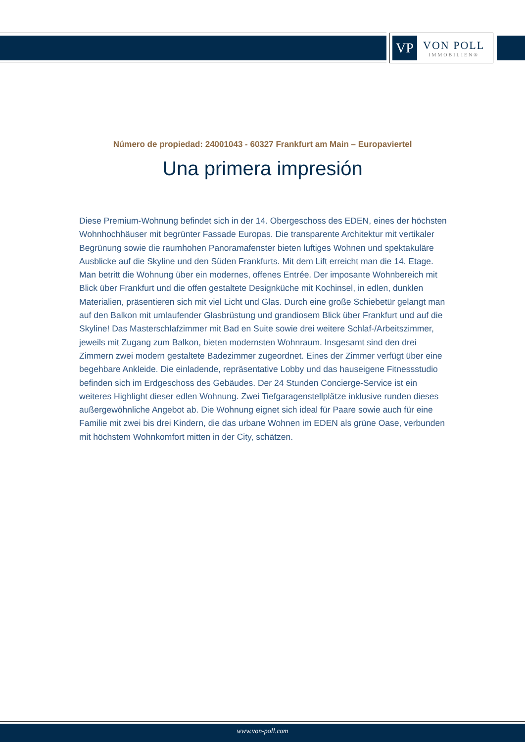VP
VON POLL
IMMOBILIEN®
Número de propiedad: 24001043 - 60327 Frankfurt am Main – Europaviertel
Una primera impresión
Diese Premium-Wohnung befindet sich in der 14. Obergeschoss des EDEN, eines der höchsten Wohnhochhäuser mit begrünter Fassade Europas. Die transparente Architektur mit vertikaler Begrünung sowie die raumhohen Panoramafenster bieten luftiges Wohnen und spektakuläre Ausblicke auf die Skyline und den Süden Frankfurts. Mit dem Lift erreicht man die 14. Etage. Man betritt die Wohnung über ein modernes, offenes Entrée. Der imposante Wohnbereich mit Blick über Frankfurt und die offen gestaltete Designküche mit Kochinsel, in edlen, dunklen Materialien, präsentieren sich mit viel Licht und Glas. Durch eine große Schiebetür gelangt man auf den Balkon mit umlaufender Glasbrüstung und grandiosem Blick über Frankfurt und auf die Skyline! Das Masterschlafzimmer mit Bad en Suite sowie drei weitere Schlaf-/Arbeitszimmer, jeweils mit Zugang zum Balkon, bieten modernsten Wohnraum. Insgesamt sind den drei Zimmern zwei modern gestaltete Badezimmer zugeordnet. Eines der Zimmer verfügt über eine begehbare Ankleide. Die einladende, repräsentative Lobby und das hauseigene Fitnessstudio befinden sich im Erdgeschoss des Gebäudes. Der 24 Stunden Concierge-Service ist ein weiteres Highlight dieser edlen Wohnung. Zwei Tiefgaragenstellplätze inklusive runden dieses außergewöhnliche Angebot ab. Die Wohnung eignet sich ideal für Paare sowie auch für eine Familie mit zwei bis drei Kindern, die das urbane Wohnen im EDEN als grüne Oase, verbunden mit höchstem Wohnkomfort mitten in der City, schätzen.
www.von-poll.com